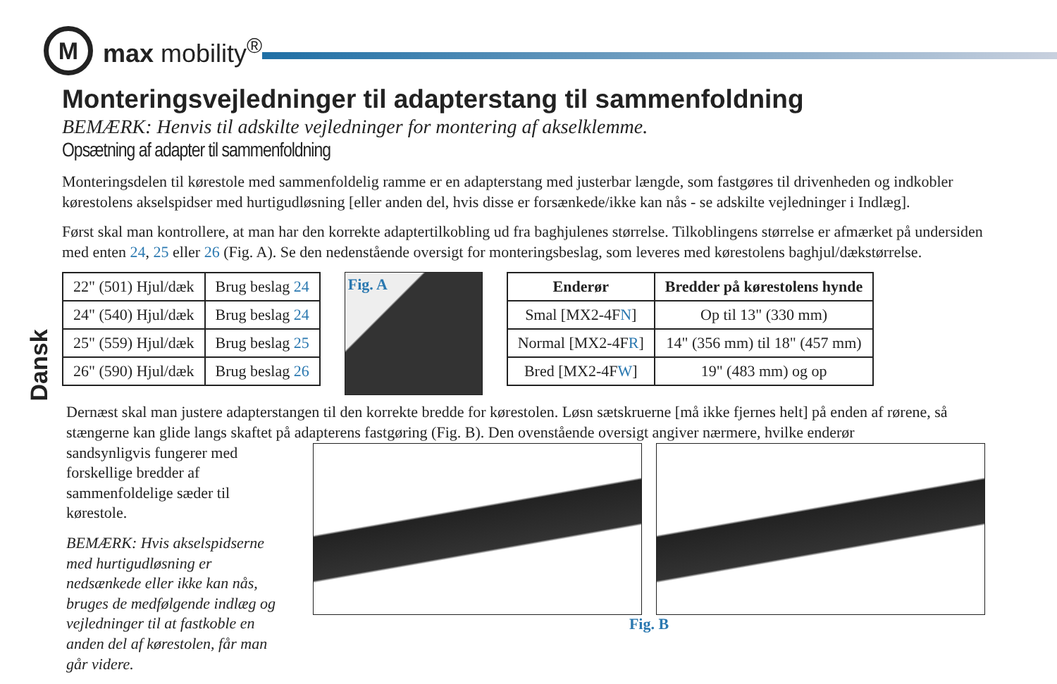M
max mobility<sup>®</sup>
Dansk
Monteringsvejledninger til adapterstang til sammenfoldning
BEMÆRK: Henvis til adskilte vejledninger for montering af akselklemme.
Opsætning af adapter til sammenfoldning
Monteringsdelen til kørestole med sammenfoldelig ramme er en adapterstang med justerbar længde, som fastgøres til drivenheden og indkobler kørestolens akselspidser med hurtigudløsning [eller anden del, hvis disse er forsænkede/ikke kan nås - se adskilte vejledninger i Indlæg].
Først skal man kontrollere, at man har den korrekte adaptertilkobling ud fra baghjulenes størrelse. Tilkoblingens størrelse er afmærket på undersiden med enten 24, 25 eller 26 (Fig. A). Se den nedenstående oversigt for monteringsbeslag, som leveres med kørestolens baghjul/dækstørrelse.
| 22" (501) Hjul/dæk | Brug beslag 24 |
| 24" (540) Hjul/dæk | Brug beslag 24 |
| 25" (559) Hjul/dæk | Brug beslag 25 |
| 26" (590) Hjul/dæk | Brug beslag 26 |
Fig. A
| Enderør | Bredder på kørestolens hynde |
| --- | --- |
| Smal [MX2-4F N ] | Op til 13" (330 mm) |
| Normal [MX2-4F R ] | 14" (356 mm) til 18" (457 mm) |
| Bred [MX2-4F W ] | 19" (483 mm) og op |
Dernæst skal man justere adapterstangen til den korrekte bredde for kørestolen. Løsn sætskruerne [må ikke fjernes helt] på enden af rørene, så stængerne kan glide langs skaftet på adapterens fastgøring (Fig. B). Den ovenstående oversigt angiver nærmere, hvilke enderør
sandsynligvis fungerer med forskellige bredder af sammenfoldelige sæder til kørestole.
BEMÆRK: Hvis akselspidserne med hurtigudløsning er nedsænkede eller ikke kan nås, bruges de medfølgende indlæg og vejledninger til at fastkoble en anden del af kørestolen, får man går videre.
Fig. B